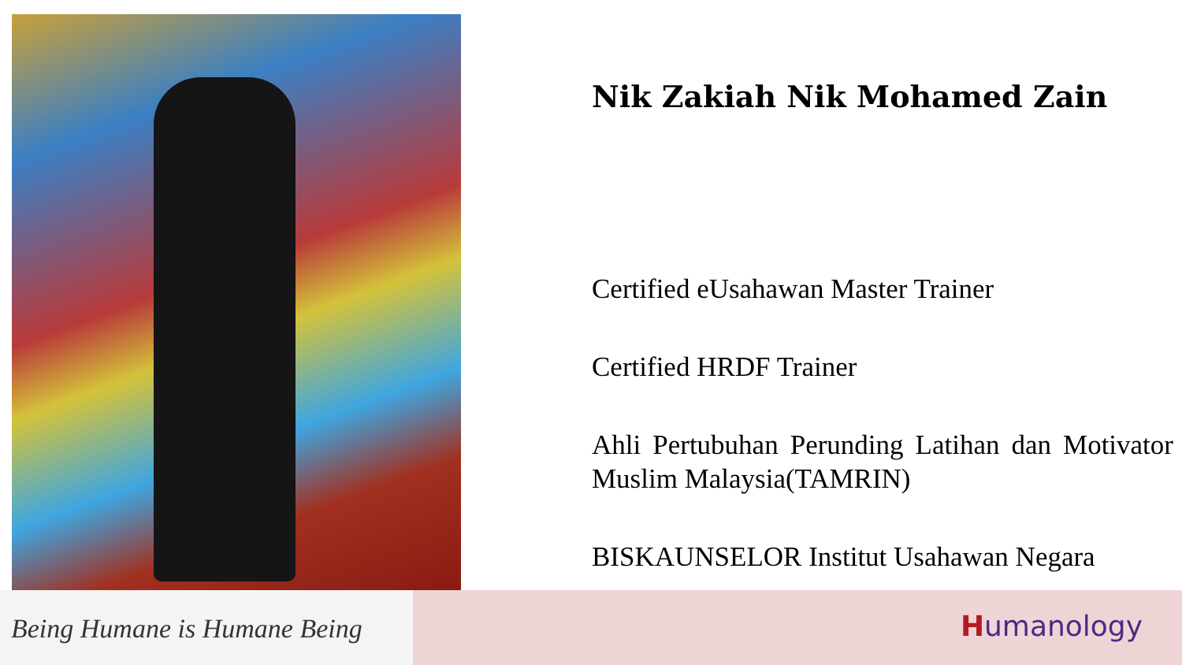Nik Zakiah Nik Mohamed Zain
Certified eUsahawan Master Trainer
Certified HRDF Trainer
Ahli Pertubuhan Perunding Latihan dan Motivator Muslim Malaysia(TAMRIN)
BISKAUNSELOR Institut Usahawan Negara
Being Humane is Humane Being
Humanology